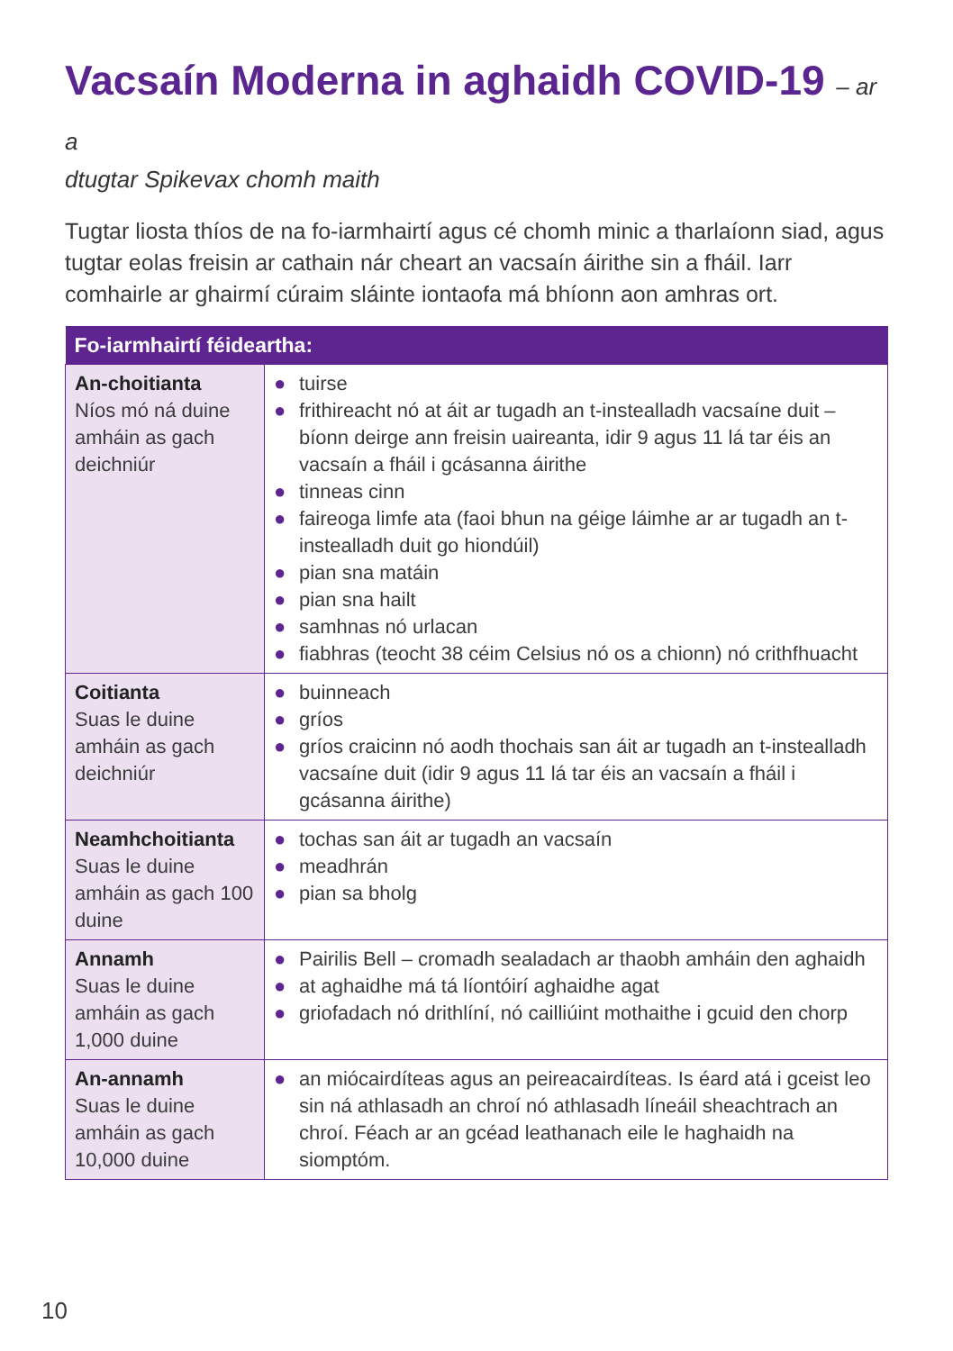Vacsaín Moderna in aghaidh COVID-19 – ar a
dtugtar Spikevax chomh maith
Tugtar liosta thíos de na fo-iarmhairtí agus cé chomh minic a tharlaíonn siad, agus tugtar eolas freisin ar cathain nár cheart an vacsaín áirithe sin a fháil. Iarr comhairle ar ghairmí cúraim sláinte iontaofa má bhíonn aon amhras ort.
| Fo-iarmhairtí féideartha: | |
| --- | --- |
| An-choitianta Níos mó ná duine amháin as gach deichniúr | ● tuirse ● frithireacht nó at áit ar tugadh an t-instealladh vacsaíne duit – bíonn deirge ann freisin uaireanta, idir 9 agus 11 lá tar éis an vacsaín a fháil i gcásanna áirithe ● tinneas cinn ● faireoga limfe ata (faoi bhun na géige láimhe ar ar tugadh an t-instealladh duit go hiondúil) ● pian sna matáin ● pian sna hailt ● samhnas nó urlacan ● fiabhras (teocht 38 céim Celsius nó os a chionn) nó crithfhuacht |
| Coitianta Suas le duine amháin as gach deichniúr | ● buinneach ● gríos ● gríos craicinn nó aodh thochais san áit ar tugadh an t-instealladh vacsaíne duit (idir 9 agus 11 lá tar éis an vacsaín a fháil i gcásanna áirithe) |
| Neamhchoitianta Suas le duine amháin as gach 100 duine | ● tochas san áit ar tugadh an vacsaín ● meadhrán ● pian sa bholg |
| Annamh Suas le duine amháin as gach 1,000 duine | ● Pairilis Bell – cromadh sealadach ar thaobh amháin den aghaidh ● at aghaidhe má tá líontóirí aghaidhe agat ● griofadach nó drithlíní, nó cailliúint mothaithe i gcuid den chorp |
| An-annamh Suas le duine amháin as gach 10,000 duine | ● an miócairdíteas agus an peireacairdíteas. Is éard atá i gceist leo sin ná athlasadh an chroí nó athlasadh líneáil sheachtrach an chroí. Féach ar an gcéad leathanach eile le haghaidh na siomptóm. |
10